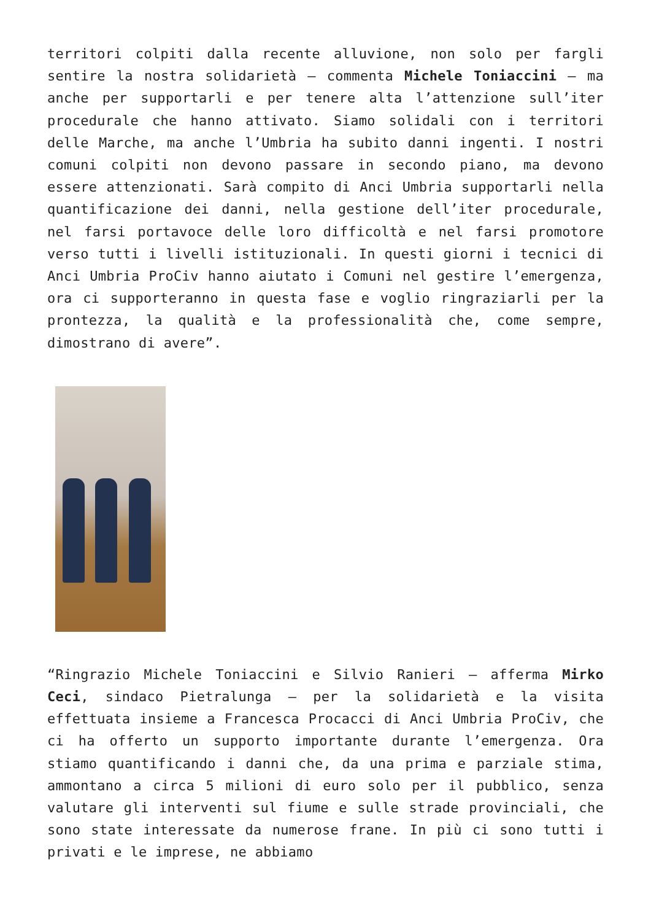territori colpiti dalla recente alluvione, non solo per fargli sentire la nostra solidarietà – commenta Michele Toniaccini – ma anche per supportarli e per tenere alta l’attenzione sull’iter procedurale che hanno attivato. Siamo solidali con i territori delle Marche, ma anche l’Umbria ha subito danni ingenti. I nostri comuni colpiti non devono passare in secondo piano, ma devono essere attenzionati. Sarà compito di Anci Umbria supportarli nella quantificazione dei danni, nella gestione dell’iter procedurale, nel farsi portavoce delle loro difficoltà e nel farsi promotore verso tutti i livelli istituzionali. In questi giorni i tecnici di Anci Umbria ProCiv hanno aiutato i Comuni nel gestire l’emergenza, ora ci supporteranno in questa fase e voglio ringraziarli per la prontezza, la qualità e la professionalità che, come sempre, dimostrano di avere”.
“Ringrazio Michele Toniaccini e Silvio Ranieri – afferma Mirko Ceci, sindaco Pietralunga – per la solidarietà e la visita effettuata insieme a Francesca Procacci di Anci Umbria ProCiv, che ci ha offerto un supporto importante durante l’emergenza. Ora stiamo quantificando i danni che, da una prima e parziale stima, ammontano a circa 5 milioni di euro solo per il pubblico, senza valutare gli interventi sul fiume e sulle strade provinciali, che sono state interessate da numerose frane. In più ci sono tutti i privati e le imprese, ne abbiamo